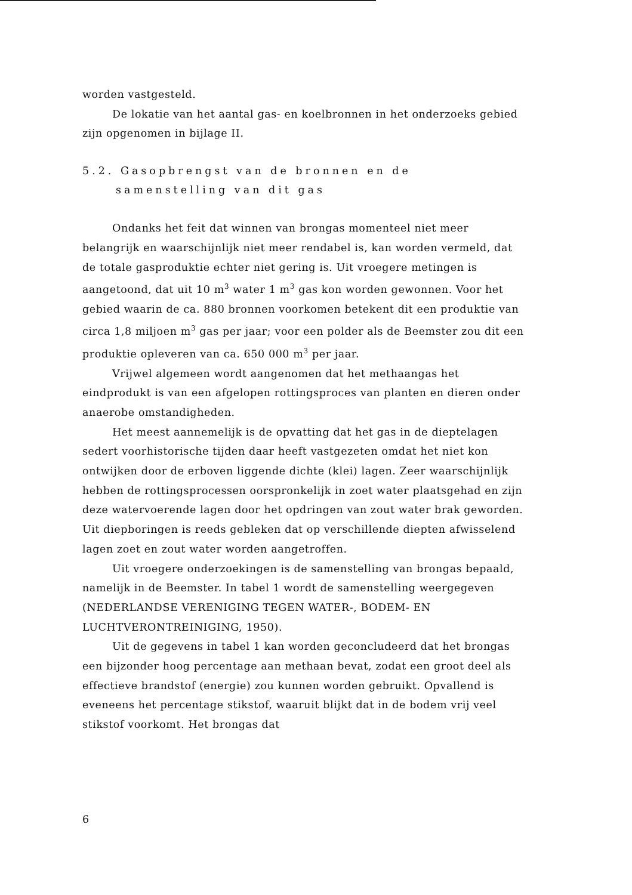worden vastgesteld.
De lokatie van het aantal gas- en koelbronnen in het onderzoeks gebied zijn opgenomen in bijlage II.
5.2. Gasopbrengst van de bronnen en de samenstelling van dit gas
Ondanks het feit dat winnen van brongas momenteel niet meer belangrijk en waarschijnlijk niet meer rendabel is, kan worden vermeld, dat de totale gasproduktie echter niet gering is. Uit vroegere metingen is aangetoond, dat uit 10 m<sup>3</sup> water 1 m<sup>3</sup> gas kon worden gewonnen. Voor het gebied waarin de ca. 880 bronnen voorkomen betekent dit een produktie van circa 1,8 miljoen m<sup>3</sup> gas per jaar; voor een polder als de Beemster zou dit een produktie opleveren van ca. 650 000 m<sup>3</sup> per jaar.
Vrijwel algemeen wordt aangenomen dat het methaangas het eindprodukt is van een afgelopen rottingsproces van planten en dieren onder anaerobe omstandigheden.
Het meest aannemelijk is de opvatting dat het gas in de dieptelagen sedert voorhistorische tijden daar heeft vastgezeten omdat het niet kon ontwijken door de erboven liggende dichte (klei) lagen. Zeer waarschijnlijk hebben de rottingsprocessen oorspronkelijk in zoet water plaatsgehad en zijn deze watervoerende lagen door het opdringen van zout water brak geworden. Uit diepboringen is reeds gebleken dat op verschillende diepten afwisselend lagen zoet en zout water worden aangetroffen.
Uit vroegere onderzoekingen is de samenstelling van brongas bepaald, namelijk in de Beemster. In tabel 1 wordt de samenstelling weergegeven (NEDERLANDSE VERENIGING TEGEN WATER-, BODEM- EN LUCHTVERONTREINIGING, 1950).
Uit de gegevens in tabel 1 kan worden geconcludeerd dat het brongas een bijzonder hoog percentage aan methaan bevat, zodat een groot deel als effectieve brandstof (energie) zou kunnen worden gebruikt. Opvallend is eveneens het percentage stikstof, waaruit blijkt dat in de bodem vrij veel stikstof voorkomt. Het brongas dat
6